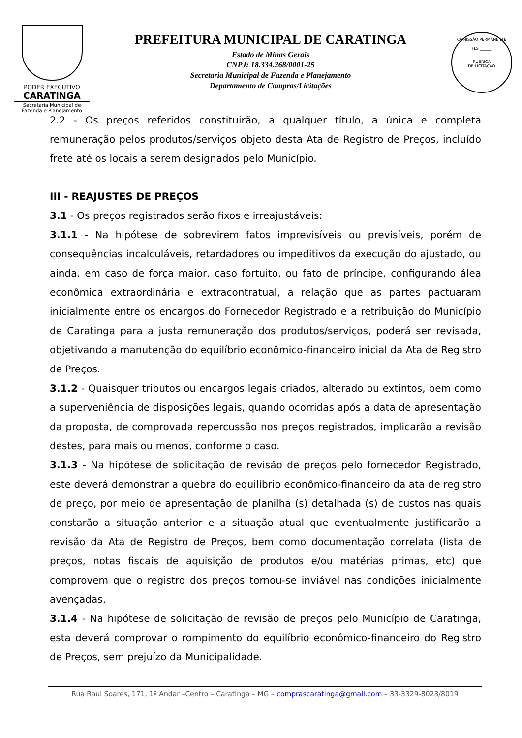PODER EXECUTIVO
CARATINGA
Secretaria Municipal de
Fazenda e Planejamento
PREFEITURA MUNICIPAL DE CARATINGA
Estado de Minas Gerais
CNPJ: 18.334.268/0001-25
Secretaria Municipal de Fazenda e Planejamento
Departamento de Compras/Licitações
COMISSÃO PERMANENTE
FLS ______
RUBRICA
DE LICITAÇÃO
2.2 - Os preços referidos constituirão, a qualquer título, a única e completa remuneração pelos produtos/serviços objeto desta Ata de Registro de Preços, incluído frete até os locais a serem designados pelo Município.
III - REAJUSTES DE PREÇOS
3.1 - Os preços registrados serão fixos e irreajustáveis:
3.1.1 - Na hipótese de sobrevirem fatos imprevisíveis ou previsíveis, porém de consequências incalculáveis, retardadores ou impeditivos da execução do ajustado, ou ainda, em caso de força maior, caso fortuito, ou fato de príncipe, configurando álea econômica extraordinária e extracontratual, a relação que as partes pactuaram inicialmente entre os encargos do Fornecedor Registrado e a retribuição do Município de Caratinga para a justa remuneração dos produtos/serviços, poderá ser revisada, objetivando a manutenção do equilíbrio econômico-financeiro inicial da Ata de Registro de Preços.
3.1.2 - Quaisquer tributos ou encargos legais criados, alterado ou extintos, bem como a superveniência de disposições legais, quando ocorridas após a data de apresentação da proposta, de comprovada repercussão nos preços registrados, implicarão a revisão destes, para mais ou menos, conforme o caso.
3.1.3 - Na hipótese de solicitação de revisão de preços pelo fornecedor Registrado, este deverá demonstrar a quebra do equilíbrio econômico-financeiro da ata de registro de preço, por meio de apresentação de planilha (s) detalhada (s) de custos nas quais constarão a situação anterior e a situação atual que eventualmente justificarão a revisão da Ata de Registro de Preços, bem como documentação correlata (lista de preços, notas fiscais de aquisição de produtos e/ou matérias primas, etc) que comprovem que o registro dos preços tornou-se inviável nas condições inicialmente avençadas.
3.1.4 - Na hipótese de solicitação de revisão de preços pelo Município de Caratinga, esta deverá comprovar o rompimento do equilíbrio econômico-financeiro do Registro de Preços, sem prejuízo da Municipalidade.
Rua Raul Soares, 171, 1º Andar –Centro – Caratinga – MG – comprascaratinga@gmail.com – 33-3329-8023/8019